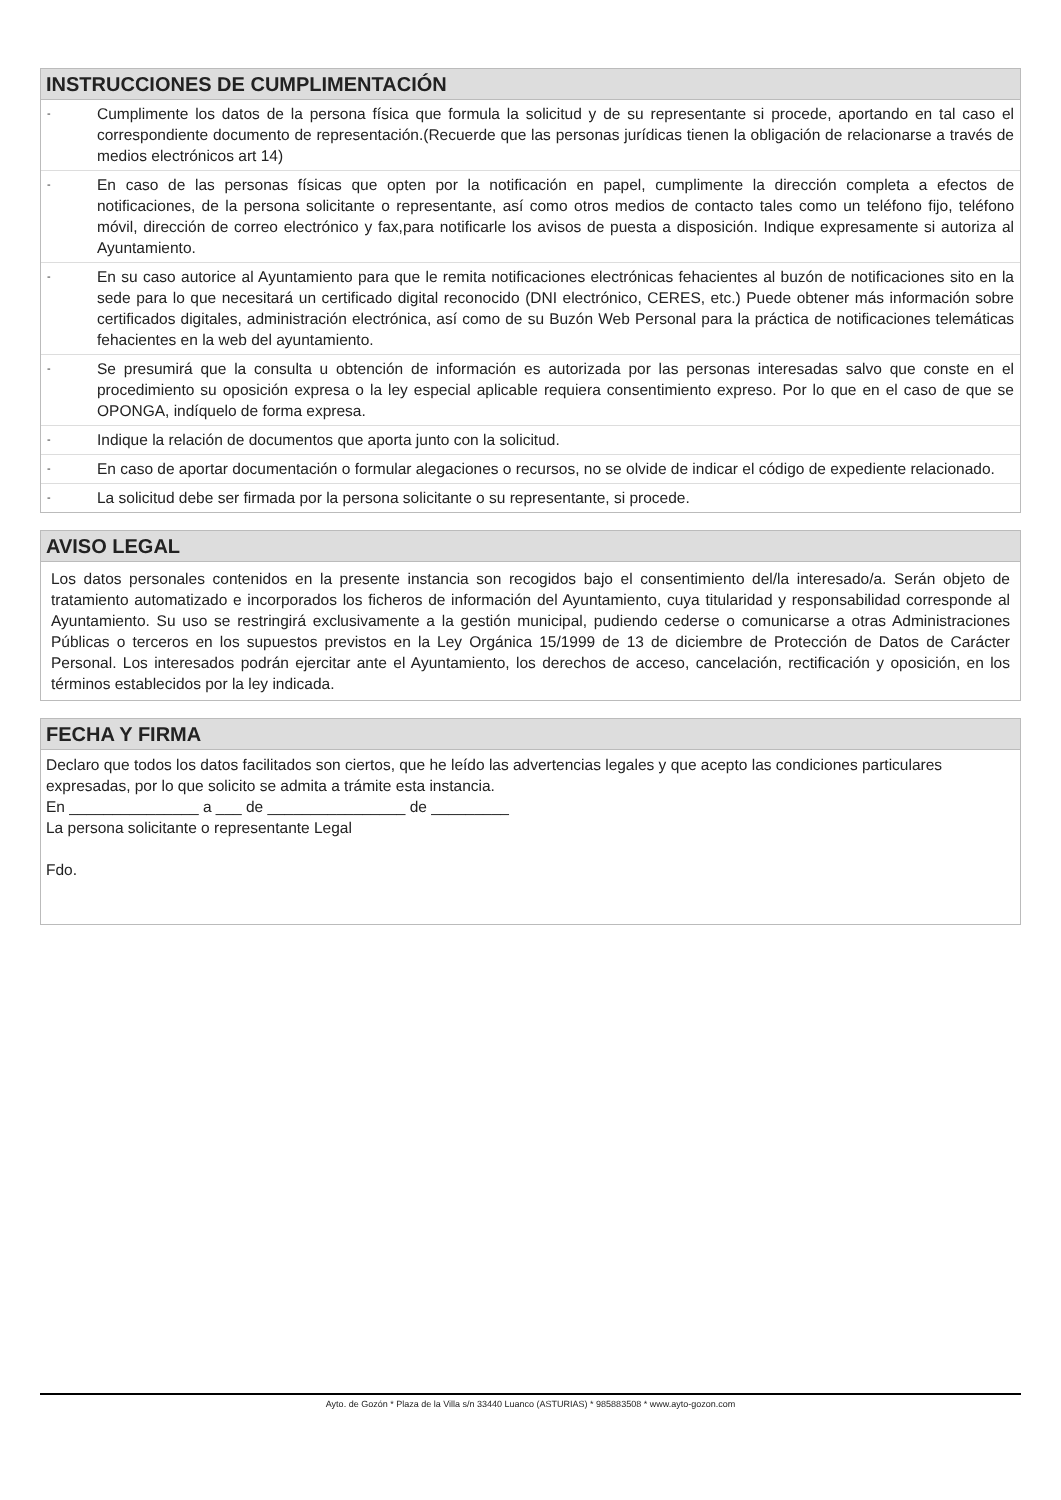INSTRUCCIONES DE CUMPLIMENTACIÓN
-
Cumplimente los datos de la persona física que formula la solicitud y de su representante si procede, aportando en tal caso el correspondiente documento de representación.(Recuerde que las personas jurídicas tienen la obligación de relacionarse a través de medios electrónicos art 14)
-
En caso de las personas físicas que opten por la notificación en papel, cumplimente la dirección completa a efectos de notificaciones, de la persona solicitante o representante, así como otros medios de contacto tales como un teléfono fijo, teléfono móvil, dirección de correo electrónico y fax,para notificarle los avisos de puesta a disposición. Indique expresamente si autoriza al Ayuntamiento.
-
En su caso autorice al Ayuntamiento para que le remita notificaciones electrónicas fehacientes al buzón de notificaciones sito en la sede para lo que necesitará un certificado digital reconocido (DNI electrónico, CERES, etc.) Puede obtener más información sobre certificados digitales, administración electrónica, así como de su Buzón Web Personal para la práctica de notificaciones telemáticas fehacientes en la web del ayuntamiento.
-
Se presumirá que la consulta u obtención de información es autorizada por las personas interesadas salvo que conste en el procedimiento su oposición expresa o la ley especial aplicable requiera consentimiento expreso. Por lo que en el caso de que se OPONGA, indíquelo de forma expresa.
-
Indique la relación de documentos que aporta junto con la solicitud.
-
En caso de aportar documentación o formular alegaciones o recursos, no se olvide de indicar el código de expediente relacionado.
-
La solicitud debe ser firmada por la persona solicitante o su representante, si procede.
AVISO LEGAL
Los datos personales contenidos en la presente instancia son recogidos bajo el consentimiento del/la interesado/a. Serán objeto de tratamiento automatizado e incorporados los ficheros de información del Ayuntamiento, cuya titularidad y responsabilidad corresponde al Ayuntamiento. Su uso se restringirá exclusivamente a la gestión municipal, pudiendo cederse o comunicarse a otras Administraciones Públicas o terceros en los supuestos previstos en la Ley Orgánica 15/1999 de 13 de diciembre de Protección de Datos de Carácter Personal. Los interesados podrán ejercitar ante el Ayuntamiento, los derechos de acceso, cancelación, rectificación y oposición, en los términos establecidos por la ley indicada.
FECHA Y FIRMA
Declaro que todos los datos facilitados son ciertos, que he leído las advertencias legales y que acepto las condiciones particulares expresadas, por lo que solicito se admita a trámite esta instancia.
En _______________ a ___ de ________________ de _________
La persona solicitante o representante Legal
Fdo.
Ayto. de Gozón * Plaza de la Villa s/n 33440 Luanco (ASTURIAS) * 985883508 * www.ayto-gozon.com